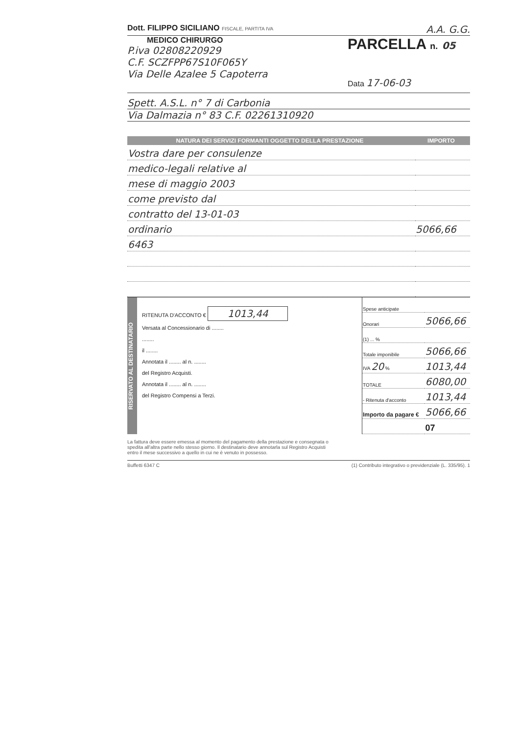Dott. FILIPPO SICILIANO FISCALE, PARTITA IVA
A.A. G.G.
MEDICO CHIRURGO
P.iva 02808220929
C.F. SCZFPP67S10F065Y
Via Delle Azalee 5 Capoterra
PARCELLA n. 05
Data 17-06-03
Spett. A.S.L. n° 7 di Carbonia
Via Dalmazia n° 83 C.F. 02261310920
NATURA DEI SERVIZI FORMANTI OGGETTO DELLA PRESTAZIONE
IMPORTO
| Vostra dare per consulenze | |
| medico-legali relative al | |
| mese di maggio 2003 | |
| come previsto dal | |
| contratto del 13-01-03 | |
| ordinario | 5066,66 |
| 6463 | |
RISERVATO AL DESTINATARIO
RITENUTA D'ACCONTO € 1013,44
Versata al Concessionario di ........
........
il ........
Annotata il ........ al n. ........
del Registro Acquisti.
Annotata il ........ al n. ........
del Registro Compensi a Terzi.
| Spese anticipate | |
| Onorari | 5066,66 |
| (1) ... % | |
| Totale imponibile | 5066,66 |
| IVA 20 % | 1013,44 |
| TOTALE | 6080,00 |
| - Ritenuta d'acconto | 1013,44 |
| Importo da pagare € | 5066,66 |
| | 07 |
La fattura deve essere emessa al momento del pagamento della prestazione e consegnata o spedita all'altra parte nello stesso giorno. Il destinatario deve annotarla sul Registro Acquisti entro il mese successivo a quello in cui ne è venuto in possesso.
Buffetti 6347 C (1) Contributo integrativo o previdenziale (L. 335/95). 1